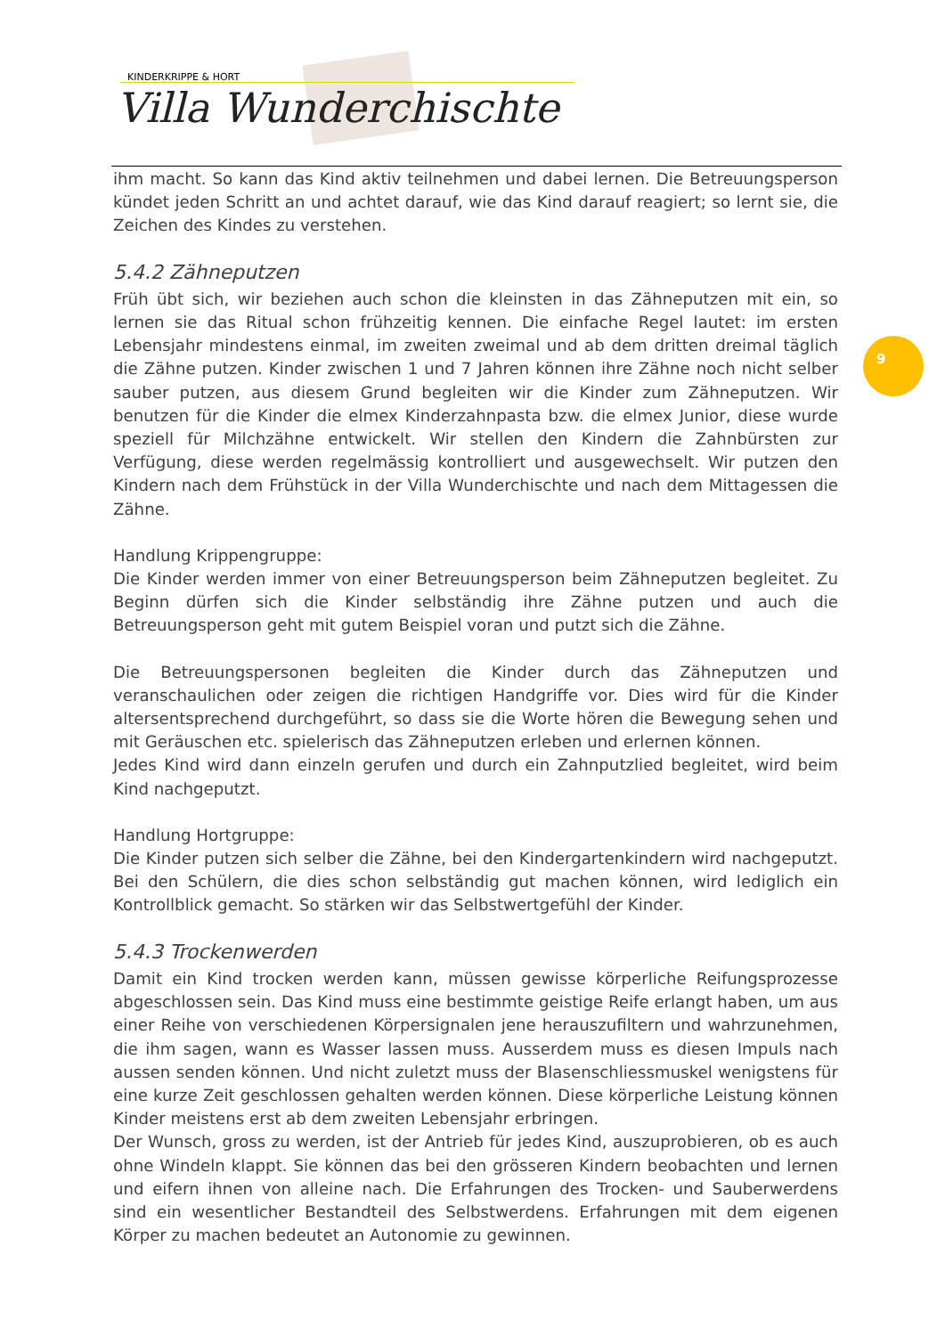KINDERKRIPPE & HORT
Villa Wunderchischte
9
ihm macht. So kann das Kind aktiv teilnehmen und dabei lernen. Die Betreuungsperson kündet jeden Schritt an und achtet darauf, wie das Kind darauf reagiert; so lernt sie, die Zeichen des Kindes zu verstehen.
5.4.2 Zähneputzen
Früh übt sich, wir beziehen auch schon die kleinsten in das Zähneputzen mit ein, so lernen sie das Ritual schon frühzeitig kennen. Die einfache Regel lautet: im ersten Lebensjahr mindestens einmal, im zweiten zweimal und ab dem dritten dreimal täglich die Zähne putzen. Kinder zwischen 1 und 7 Jahren können ihre Zähne noch nicht selber sauber putzen, aus diesem Grund begleiten wir die Kinder zum Zähneputzen. Wir benutzen für die Kinder die elmex Kinderzahnpasta bzw. die elmex Junior, diese wurde speziell für Milchzähne entwickelt. Wir stellen den Kindern die Zahnbürsten zur Verfügung, diese werden regelmässig kontrolliert und ausgewechselt. Wir putzen den Kindern nach dem Frühstück in der Villa Wunderchischte und nach dem Mittagessen die Zähne.
Handlung Krippengruppe:
Die Kinder werden immer von einer Betreuungsperson beim Zähneputzen begleitet. Zu Beginn dürfen sich die Kinder selbständig ihre Zähne putzen und auch die Betreuungsperson geht mit gutem Beispiel voran und putzt sich die Zähne.
Die Betreuungspersonen begleiten die Kinder durch das Zähneputzen und veranschaulichen oder zeigen die richtigen Handgriffe vor. Dies wird für die Kinder altersentsprechend durchgeführt, so dass sie die Worte hören die Bewegung sehen und mit Geräuschen etc. spielerisch das Zähneputzen erleben und erlernen können.
Jedes Kind wird dann einzeln gerufen und durch ein Zahnputzlied begleitet, wird beim Kind nachgeputzt.
Handlung Hortgruppe:
Die Kinder putzen sich selber die Zähne, bei den Kindergartenkindern wird nachgeputzt. Bei den Schülern, die dies schon selbständig gut machen können, wird lediglich ein Kontrollblick gemacht. So stärken wir das Selbstwertgefühl der Kinder.
5.4.3 Trockenwerden
Damit ein Kind trocken werden kann, müssen gewisse körperliche Reifungsprozesse abgeschlossen sein. Das Kind muss eine bestimmte geistige Reife erlangt haben, um aus einer Reihe von verschiedenen Körpersignalen jene herauszufiltern und wahrzunehmen, die ihm sagen, wann es Wasser lassen muss. Ausserdem muss es diesen Impuls nach aussen senden können. Und nicht zuletzt muss der Blasenschliessmuskel wenigstens für eine kurze Zeit geschlossen gehalten werden können. Diese körperliche Leistung können Kinder meistens erst ab dem zweiten Lebensjahr erbringen.
Der Wunsch, gross zu werden, ist der Antrieb für jedes Kind, auszuprobieren, ob es auch ohne Windeln klappt. Sie können das bei den grösseren Kindern beobachten und lernen und eifern ihnen von alleine nach. Die Erfahrungen des Trocken- und Sauberwerdens sind ein wesentlicher Bestandteil des Selbstwerdens. Erfahrungen mit dem eigenen Körper zu machen bedeutet an Autonomie zu gewinnen.